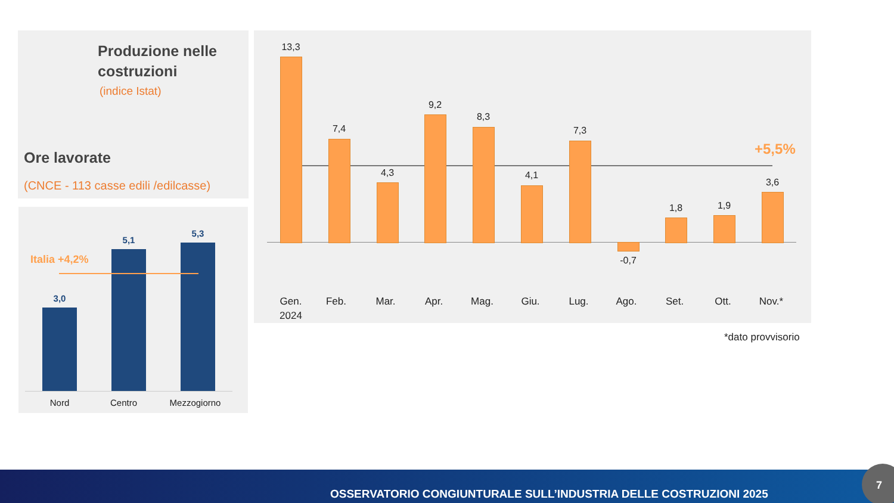Produzione nelle
costruzioni
(indice Istat)
Ore lavorate
(CNCE - 113 casse edili /edilcasse)
+5,5%
13,3
7,4
4,3
9,2
8,3
4,1
7,3
-0,7
1,8 1,9
3,6
Gen.
2024
Feb. Mar. Apr. Mag. Giu. Lug. Ago. Set. Ott. Nov.*
*dato provvisorio
3,0
5,1
5,3
Italia +4,2%
Nord Centro Mezzogiorno
OSSERVATORIO CONGIUNTURALE SULL’INDUSTRIA DELLE COSTRUZIONI 2025
7